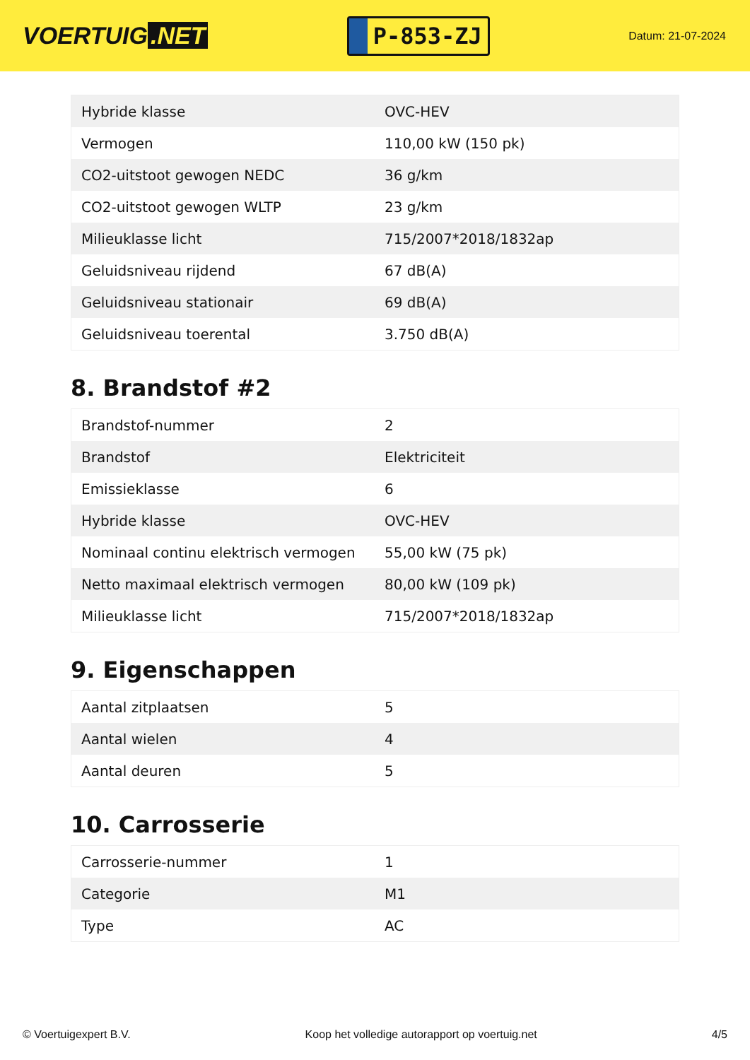VOERTUIG.NET
P-853-ZJ
Datum: 21-07-2024
| Hybride klasse | OVC-HEV |
| Vermogen | 110,00 kW (150 pk) |
| CO2-uitstoot gewogen NEDC | 36 g/km |
| CO2-uitstoot gewogen WLTP | 23 g/km |
| Milieuklasse licht | 715/2007*2018/1832ap |
| Geluidsniveau rijdend | 67 dB(A) |
| Geluidsniveau stationair | 69 dB(A) |
| Geluidsniveau toerental | 3.750 dB(A) |
8. Brandstof #2
| Brandstof-nummer | 2 |
| Brandstof | Elektriciteit |
| Emissieklasse | 6 |
| Hybride klasse | OVC-HEV |
| Nominaal continu elektrisch vermogen | 55,00 kW (75 pk) |
| Netto maximaal elektrisch vermogen | 80,00 kW (109 pk) |
| Milieuklasse licht | 715/2007*2018/1832ap |
9. Eigenschappen
| Aantal zitplaatsen | 5 |
| Aantal wielen | 4 |
| Aantal deuren | 5 |
10. Carrosserie
| Carrosserie-nummer | 1 |
| Categorie | M1 |
| Type | AC |
© Voertuigexpert B.V. Koop het volledige autorapport op voertuig.net 4/5